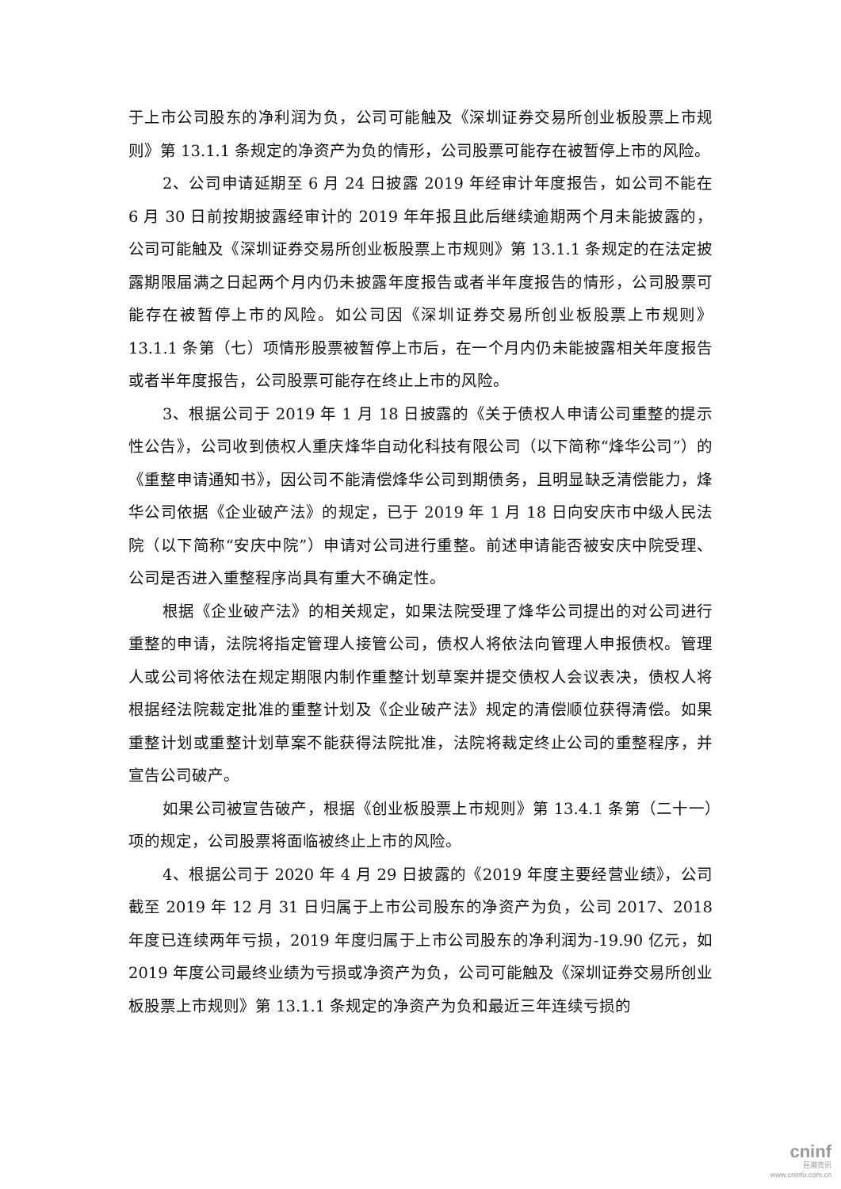于上市公司股东的净利润为负，公司可能触及《深圳证券交易所创业板股票上市规则》第 13.1.1 条规定的净资产为负的情形，公司股票可能存在被暂停上市的风险。
2、公司申请延期至 6 月 24 日披露 2019 年经审计年度报告，如公司不能在 6 月 30 日前按期披露经审计的 2019 年年报且此后继续逾期两个月未能披露的，公司可能触及《深圳证券交易所创业板股票上市规则》第 13.1.1 条规定的在法定披露期限届满之日起两个月内仍未披露年度报告或者半年度报告的情形，公司股票可能存在被暂停上市的风险。如公司因《深圳证券交易所创业板股票上市规则》13.1.1 条第（七）项情形股票被暂停上市后，在一个月内仍未能披露相关年度报告或者半年度报告，公司股票可能存在终止上市的风险。
3、根据公司于 2019 年 1 月 18 日披露的《关于债权人申请公司重整的提示性公告》，公司收到债权人重庆烽华自动化科技有限公司（以下简称“烽华公司”）的《重整申请通知书》，因公司不能清偿烽华公司到期债务，且明显缺乏清偿能力，烽华公司依据《企业破产法》的规定，已于 2019 年 1 月 18 日向安庆市中级人民法院（以下简称“安庆中院”）申请对公司进行重整。前述申请能否被安庆中院受理、公司是否进入重整程序尚具有重大不确定性。
根据《企业破产法》的相关规定，如果法院受理了烽华公司提出的对公司进行重整的申请，法院将指定管理人接管公司，债权人将依法向管理人申报债权。管理人或公司将依法在规定期限内制作重整计划草案并提交债权人会议表决，债权人将根据经法院裁定批准的重整计划及《企业破产法》规定的清偿顺位获得清偿。如果重整计划或重整计划草案不能获得法院批准，法院将裁定终止公司的重整程序，并宣告公司破产。
如果公司被宣告破产，根据《创业板股票上市规则》第 13.4.1 条第（二十一）项的规定，公司股票将面临被终止上市的风险。
4、根据公司于 2020 年 4 月 29 日披露的《2019 年度主要经营业绩》，公司截至 2019 年 12 月 31 日归属于上市公司股东的净资产为负，公司 2017、2018 年度已连续两年亏损，2019 年度归属于上市公司股东的净利润为-19.90 亿元，如 2019 年度公司最终业绩为亏损或净资产为负，公司可能触及《深圳证券交易所创业板股票上市规则》第 13.1.1 条规定的净资产为负和最近三年连续亏损的
cninf
巨潮资讯
www.cninfo.com.cn